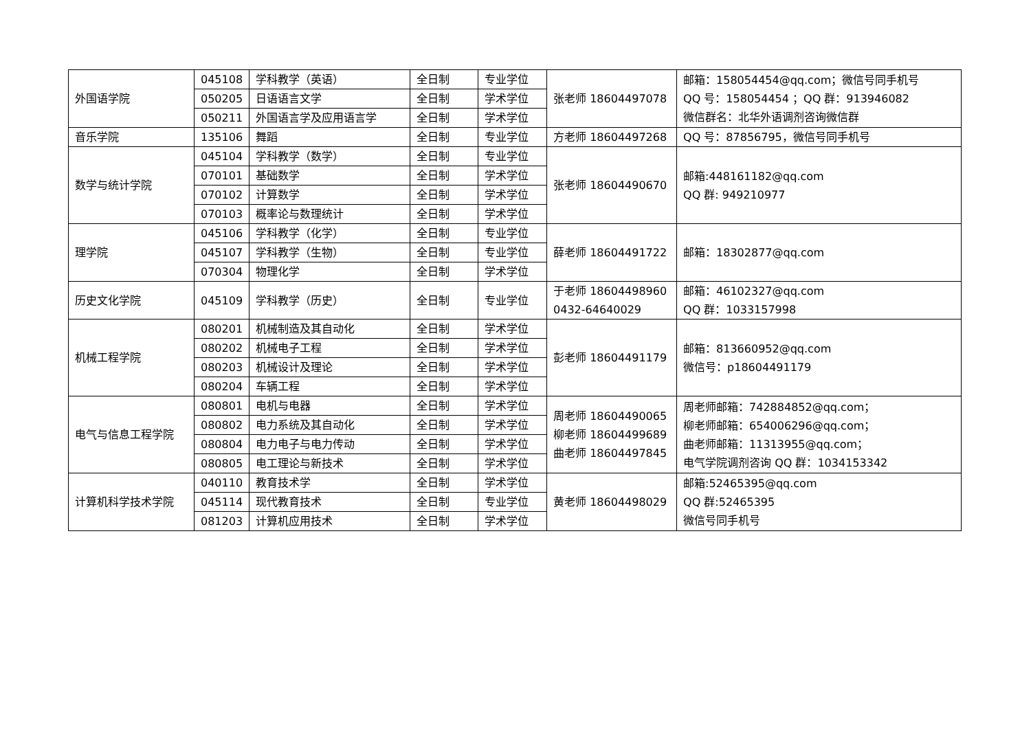| 外国语学院 | 045108 | 学科教学（英语） | 全日制 | 专业学位 | 张老师 18604497078 | 邮箱：158054454@qq.com；微信号同手机号 QQ 号：158054454 ；QQ 群：913946082 微信群名：北华外语调剂咨询微信群 |
| | 050205 | 日语语言文学 | 全日制 | 学术学位 | | |
| | 050211 | 外国语言学及应用语言学 | 全日制 | 学术学位 | | |
| 音乐学院 | 135106 | 舞蹈 | 全日制 | 专业学位 | 方老师 18604497268 | QQ 号：87856795，微信号同手机号 |
| 数学与统计学院 | 045104 | 学科教学（数学） | 全日制 | 专业学位 | 张老师 18604490670 | 邮箱:448161182@qq.com QQ 群: 949210977 |
| | 070101 | 基础数学 | 全日制 | 学术学位 | | |
| | 070102 | 计算数学 | 全日制 | 学术学位 | | |
| | 070103 | 概率论与数理统计 | 全日制 | 学术学位 | | |
| 理学院 | 045106 | 学科教学（化学） | 全日制 | 专业学位 | 薛老师 18604491722 | 邮箱：18302877@qq.com |
| | 045107 | 学科教学（生物） | 全日制 | 专业学位 | | |
| | 070304 | 物理化学 | 全日制 | 学术学位 | | |
| 历史文化学院 | 045109 | 学科教学（历史） | 全日制 | 专业学位 | 于老师 18604498960 0432-64640029 | 邮箱：46102327@qq.com QQ 群：1033157998 |
| 机械工程学院 | 080201 | 机械制造及其自动化 | 全日制 | 学术学位 | 彭老师 18604491179 | 邮箱：813660952@qq.com 微信号：p18604491179 |
| | 080202 | 机械电子工程 | 全日制 | 学术学位 | | |
| | 080203 | 机械设计及理论 | 全日制 | 学术学位 | | |
| | 080204 | 车辆工程 | 全日制 | 学术学位 | | |
| 电气与信息工程学院 | 080801 | 电机与电器 | 全日制 | 学术学位 | 周老师 18604490065 柳老师 18604499689 曲老师 18604497845 | 周老师邮箱：742884852@qq.com； 柳老师邮箱：654006296@qq.com； 曲老师邮箱：11313955@qq.com； 电气学院调剂咨询 QQ 群：1034153342 |
| | 080802 | 电力系统及其自动化 | 全日制 | 学术学位 | | |
| | 080804 | 电力电子与电力传动 | 全日制 | 学术学位 | | |
| | 080805 | 电工理论与新技术 | 全日制 | 学术学位 | | |
| 计算机科学技术学院 | 040110 | 教育技术学 | 全日制 | 学术学位 | 黄老师 18604498029 | 邮箱:52465395@qq.com QQ 群:52465395 微信号同手机号 |
| | 045114 | 现代教育技术 | 全日制 | 专业学位 | | |
| | 081203 | 计算机应用技术 | 全日制 | 学术学位 | | |